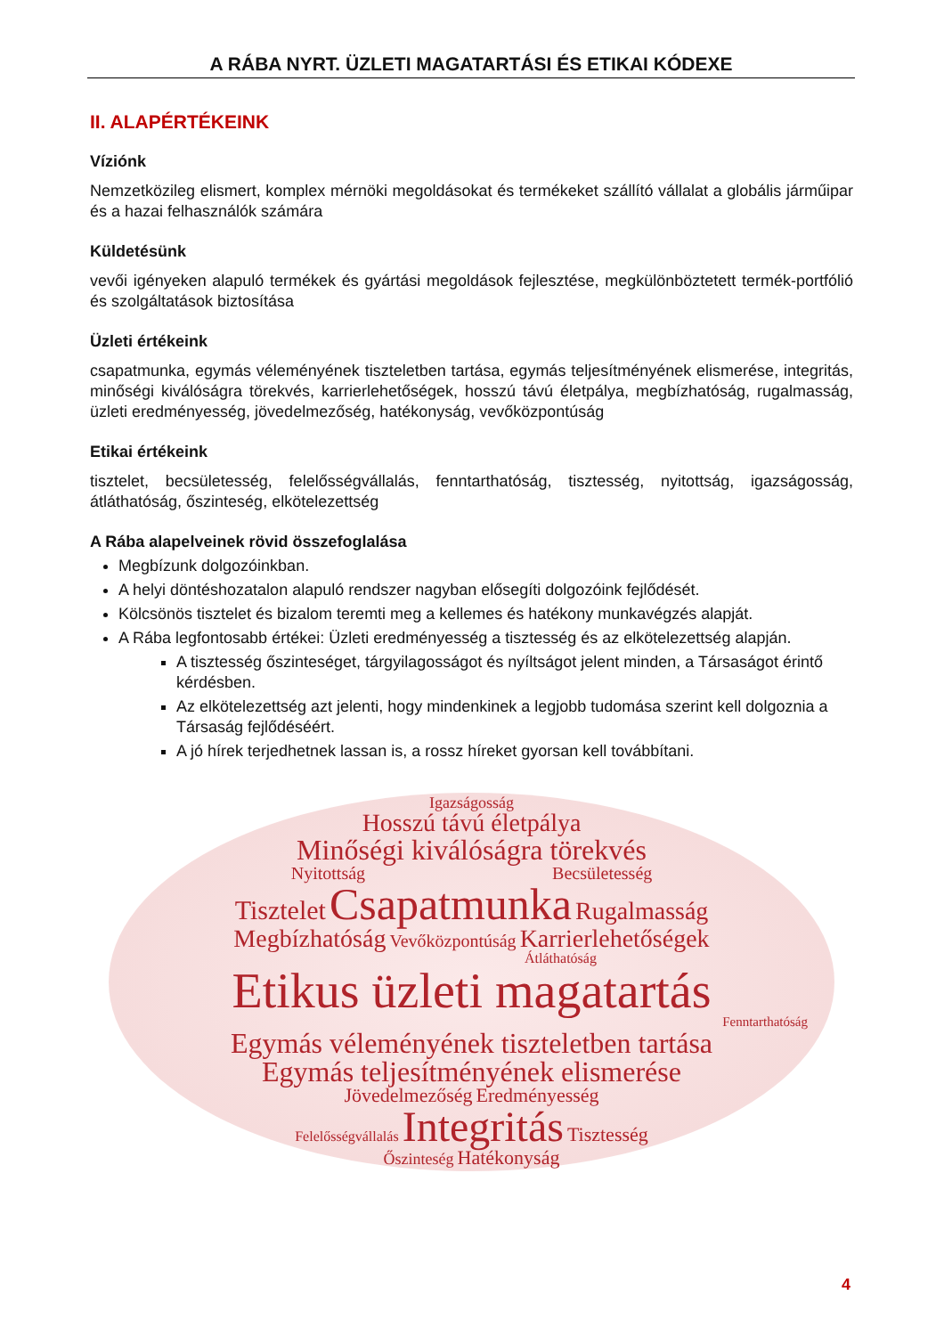A RÁBA NYRT. ÜZLETI MAGATARTÁSI ÉS ETIKAI KÓDEXE
II. ALAPÉRTÉKEINK
Víziónk
Nemzetközileg elismert, komplex mérnöki megoldásokat és termékeket szállító vállalat a globális járműipar és a hazai felhasználók számára
Küldetésünk
vevői igényeken alapuló termékek és gyártási megoldások fejlesztése, megkülönböztetett termék-portfólió és szolgáltatások biztosítása
Üzleti értékeink
csapatmunka, egymás véleményének tiszteletben tartása, egymás teljesítményének elismerése, integritás, minőségi kiválóságra törekvés, karrierlehetőségek, hosszú távú életpálya, megbízhatóság, rugalmasság, üzleti eredményesség, jövedelmezőség, hatékonyság, vevőközpontúság
Etikai értékeink
tisztelet, becsületesség, felelősségvállalás, fenntarthatóság, tisztesség, nyitottság, igazságosság, átláthatóság, őszinteség, elkötelezettség
A Rába alapelveinek rövid összefoglalása
Megbízunk dolgozóinkban.
A helyi döntéshozatalon alapuló rendszer nagyban elősegíti dolgozóink fejlődését.
Kölcsönös tisztelet és bizalom teremti meg a kellemes és hatékony munkavégzés alapját.
A Rába legfontosabb értékei: Üzleti eredményesség a tisztesség és az elkötelezettség alapján.
A tisztesség őszinteséget, tárgyilagosságot és nyíltságot jelent minden, a Társaságot érintő kérdésben.
Az elkötelezettség azt jelenti, hogy mindenkinek a legjobb tudomása szerint kell dolgoznia a Társaság fejlődéséért.
A jó hírek terjedhetnek lassan is, a rossz híreket gyorsan kell továbbítani.
Igazságosság
Hosszú távú életpálya
Minőségi kiválóságra törekvés
Nyitottság Becsületesség
Tisztelet Csapatmunka Rugalmasság
Megbízhatóság Vevőközpontúság Karrierlehetőségek
Átláthatóság
Etikus üzleti magatartás
Fenntarthatóság
Egymás véleményének tiszteletben tartása
Egymás teljesítményének elismerése
Jövedelmezőség Eredményesség
Felelősségvállalás Integritás Tisztesség
Őszinteség Hatékonyság
4